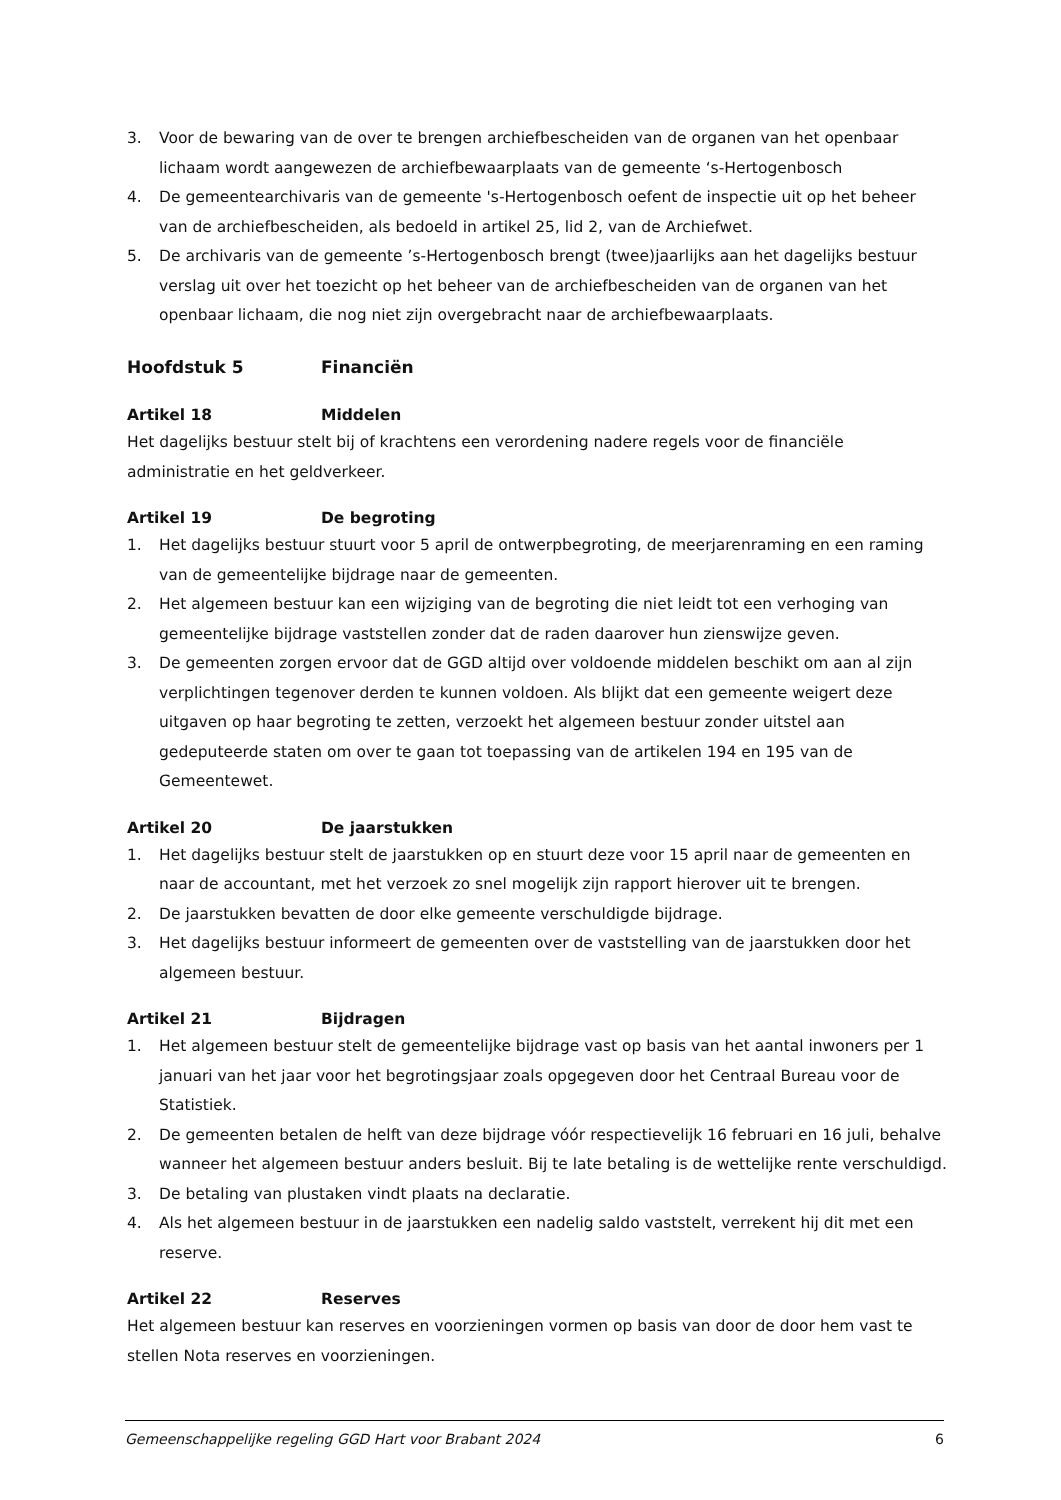3. Voor de bewaring van de over te brengen archiefbescheiden van de organen van het openbaar lichaam wordt aangewezen de archiefbewaarplaats van de gemeente ‘s-Hertogenbosch
4. De gemeentearchivaris van de gemeente 's-Hertogenbosch oefent de inspectie uit op het beheer van de archiefbescheiden, als bedoeld in artikel 25, lid 2, van de Archiefwet.
5. De archivaris van de gemeente ’s-Hertogenbosch brengt (twee)jaarlijks aan het dagelijks bestuur verslag uit over het toezicht op het beheer van de archiefbescheiden van de organen van het openbaar lichaam, die nog niet zijn overgebracht naar de archiefbewaarplaats.
Hoofdstuk 5 Financiën
Artikel 18 Middelen
Het dagelijks bestuur stelt bij of krachtens een verordening nadere regels voor de financiële administratie en het geldverkeer.
Artikel 19 De begroting
1. Het dagelijks bestuur stuurt voor 5 april de ontwerpbegroting, de meerjarenraming en een raming van de gemeentelijke bijdrage naar de gemeenten.
2. Het algemeen bestuur kan een wijziging van de begroting die niet leidt tot een verhoging van gemeentelijke bijdrage vaststellen zonder dat de raden daarover hun zienswijze geven.
3. De gemeenten zorgen ervoor dat de GGD altijd over voldoende middelen beschikt om aan al zijn verplichtingen tegenover derden te kunnen voldoen. Als blijkt dat een gemeente weigert deze uitgaven op haar begroting te zetten, verzoekt het algemeen bestuur zonder uitstel aan gedeputeerde staten om over te gaan tot toepassing van de artikelen 194 en 195 van de Gemeentewet.
Artikel 20 De jaarstukken
1. Het dagelijks bestuur stelt de jaarstukken op en stuurt deze voor 15 april naar de gemeenten en naar de accountant, met het verzoek zo snel mogelijk zijn rapport hierover uit te brengen.
2. De jaarstukken bevatten de door elke gemeente verschuldigde bijdrage.
3. Het dagelijks bestuur informeert de gemeenten over de vaststelling van de jaarstukken door het algemeen bestuur.
Artikel 21 Bijdragen
1. Het algemeen bestuur stelt de gemeentelijke bijdrage vast op basis van het aantal inwoners per 1 januari van het jaar voor het begrotingsjaar zoals opgegeven door het Centraal Bureau voor de Statistiek.
2. De gemeenten betalen de helft van deze bijdrage vóór respectievelijk 16 februari en 16 juli, behalve wanneer het algemeen bestuur anders besluit. Bij te late betaling is de wettelijke rente verschuldigd.
3. De betaling van plustaken vindt plaats na declaratie.
4. Als het algemeen bestuur in de jaarstukken een nadelig saldo vaststelt, verrekent hij dit met een reserve.
Artikel 22 Reserves
Het algemeen bestuur kan reserves en voorzieningen vormen op basis van door de door hem vast te stellen Nota reserves en voorzieningen.
Gemeenschappelijke regeling GGD Hart voor Brabant 2024 6